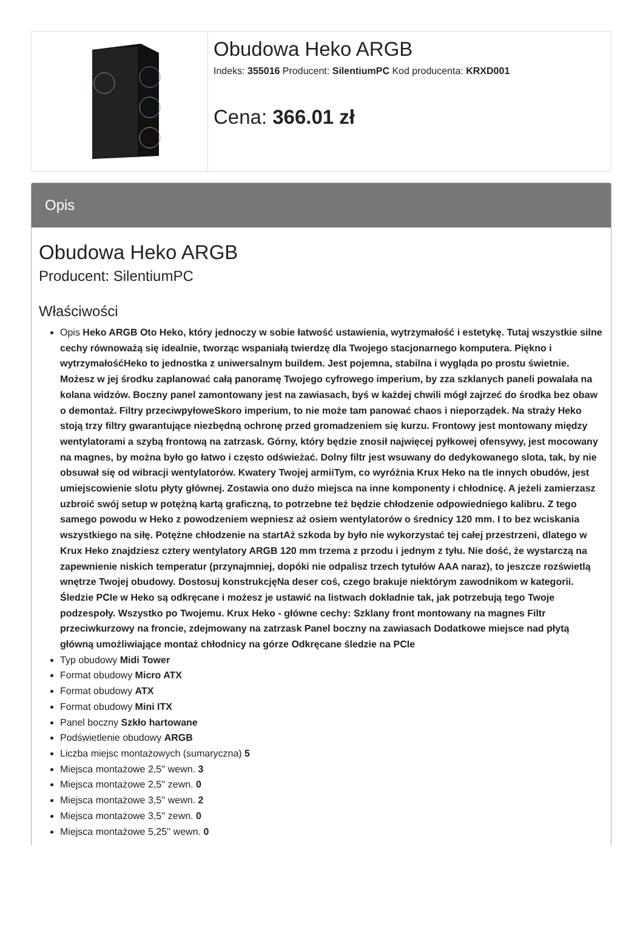Obudowa Heko ARGB
Indeks: 355016 Producent: SilentiumPC Kod producenta: KRXD001
Cena: 366.01 zł
Opis
Obudowa Heko ARGB
Producent: SilentiumPC
Właściwości
Opis Heko ARGB Oto Heko, który jednoczy w sobie łatwość ustawienia, wytrzymałość i estetykę. Tutaj wszystkie silne cechy równoważą się idealnie, tworząc wspaniałą twierdzę dla Twojego stacjonarnego komputera. Piękno i wytrzymałośćHeko to jednostka z uniwersalnym buildem. Jest pojemna, stabilna i wygląda po prostu świetnie. Możesz w jej środku zaplanować całą panoramę Twojego cyfrowego imperium, by zza szklanych paneli powalała na kolana widzów. Boczny panel zamontowany jest na zawiasach, byś w każdej chwili mógł zajrzeć do środka bez obaw o demontaż. Filtry przeciwpyłoweSkoro imperium, to nie może tam panować chaos i nieporządek. Na straży Heko stoją trzy filtry gwarantujące niezbędną ochronę przed gromadzeniem się kurzu. Frontowy jest montowany między wentylatorami a szybą frontową na zatrzask. Górny, który będzie znosił najwięcej pyłkowej ofensywy, jest mocowany na magnes, by można było go łatwo i często odświeżać. Dolny filtr jest wsuwany do dedykowanego slota, tak, by nie obsuwał się od wibracji wentylatorów. Kwatery Twojej armiiTym, co wyróżnia Krux Heko na tle innych obudów, jest umiejscowienie slotu płyty głównej. Zostawia ono dużo miejsca na inne komponenty i chłodnicę. A jeżeli zamierzasz uzbroić swój setup w potężną kartą graficzną, to potrzebne też będzie chłodzenie odpowiedniego kalibru. Z tego samego powodu w Heko z powodzeniem wepniesz aż osiem wentylatorów o średnicy 120 mm. I to bez wciskania wszystkiego na siłę. Potężne chłodzenie na startAż szkoda by było nie wykorzystać tej całej przestrzeni, dlatego w Krux Heko znajdziesz cztery wentylatory ARGB 120 mm trzema z przodu i jednym z tyłu. Nie dość, że wystarczą na zapewnienie niskich temperatur (przynajmniej, dopóki nie odpalisz trzech tytułów AAA naraz), to jeszcze rozświetlą wnętrze Twojej obudowy. Dostosuj konstrukcjęNa deser coś, czego brakuje niektórym zawodnikom w kategorii. Śledzie PCIe w Heko są odkręcane i możesz je ustawić na listwach dokładnie tak, jak potrzebują tego Twoje podzespoły. Wszystko po Twojemu. Krux Heko - główne cechy: Szklany front montowany na magnes Filtr przeciwkurzowy na froncie, zdejmowany na zatrzask Panel boczny na zawiasach Dodatkowe miejsce nad płytą główną umożliwiające montaż chłodnicy na górze Odkręcane śledzie na PCIe
Typ obudowy Midi Tower
Format obudowy Micro ATX
Format obudowy ATX
Format obudowy Mini ITX
Panel boczny Szkło hartowane
Podświetlenie obudowy ARGB
Liczba miejsc montażowych (sumaryczna) 5
Miejsca montażowe 2,5'' wewn. 3
Miejsca montażowe 2,5'' zewn. 0
Miejsca montażowe 3,5'' wewn. 2
Miejsca montażowe 3,5'' zewn. 0
Miejsca montażowe 5,25'' wewn. 0